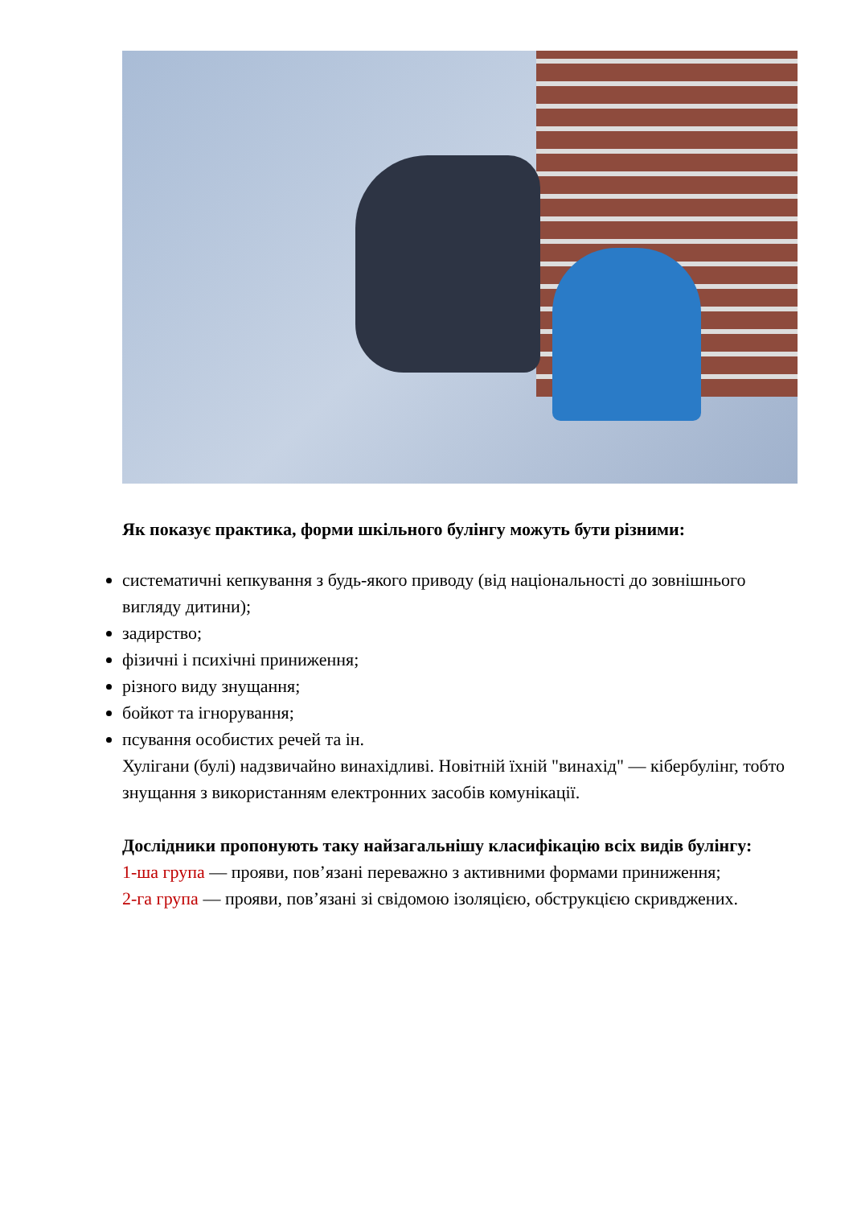Як показує практика, форми шкільного булінгу можуть бути різними:
систематичні кепкування з будь-якого приводу (від національності до зовнішнього вигляду дитини);
задирство;
фізичні і психічні приниження;
різного виду знущання;
бойкот та ігнорування;
псування особистих речей та ін.
Хулігани (булі) надзвичайно винахідливі. Новітній їхній "винахід" — кібербулінг, тобто знущання з використанням електронних засобів комунікації.
Дослідники пропонують таку найзагальнішу класифікацію всіх видів булінгу:
1-ша група — прояви, пов’язані переважно з активними формами приниження;
2-га група — прояви, пов’язані зі свідомою ізоляцією, обструкцією скривджених.